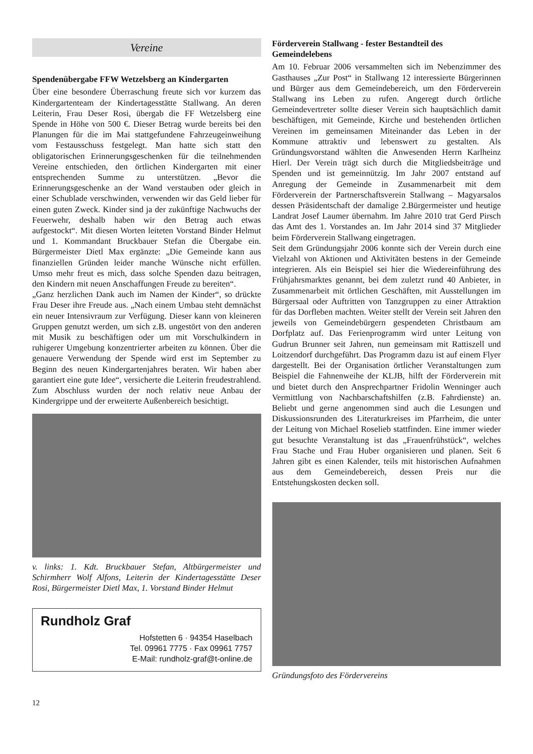Vereine
Spendenübergabe FFW Wetzelsberg an Kindergarten
Über eine besondere Überraschung freute sich vor kurzem das Kindergartenteam der Kindertagesstätte Stallwang. An deren Leiterin, Frau Deser Rosi, übergab die FF Wetzelsberg eine Spende in Höhe von 500 €. Dieser Betrag wurde bereits bei den Planungen für die im Mai stattgefundene Fahrzeugeinweihung vom Festausschuss festgelegt. Man hatte sich statt den obligatorischen Erinnerungsgeschenken für die teilnehmenden Vereine entschieden, den örtlichen Kindergarten mit einer entsprechenden Summe zu unterstützen. „Bevor die Erinnerungsgeschenke an der Wand verstauben oder gleich in einer Schublade verschwinden, verwenden wir das Geld lieber für einen guten Zweck. Kinder sind ja der zukünftige Nachwuchs der Feuerwehr, deshalb haben wir den Betrag auch etwas aufgestockt“. Mit diesen Worten leiteten Vorstand Binder Helmut und 1. Kommandant Bruckbauer Stefan die Übergabe ein. Bürgermeister Dietl Max ergänzte: „Die Gemeinde kann aus finanziellen Gründen leider manche Wünsche nicht erfüllen. Umso mehr freut es mich, dass solche Spenden dazu beitragen, den Kindern mit neuen Anschaffungen Freude zu bereiten“.
„Ganz herzlichen Dank auch im Namen der Kinder“, so drückte Frau Deser ihre Freude aus. „Nach einem Umbau steht demnächst ein neuer Intensivraum zur Verfügung. Dieser kann von kleineren Gruppen genutzt werden, um sich z.B. ungestört von den anderen mit Musik zu beschäftigen oder um mit Vorschulkindern in ruhigerer Umgebung konzentrierter arbeiten zu können. Über die genauere Verwendung der Spende wird erst im September zu Beginn des neuen Kindergartenjahres beraten. Wir haben aber garantiert eine gute Idee“, versicherte die Leiterin freudestrahlend. Zum Abschluss wurden der noch relativ neue Anbau der Kindergrippe und der erweiterte Außenbereich besichtigt.
v. links: 1. Kdt. Bruckbauer Stefan, Altbürgermeister und Schirmherr Wolf Alfons, Leiterin der Kindertagesstätte Deser Rosi, Bürgermeister Dietl Max, 1. Vorstand Binder Helmut
Rundholz Graf
Hofstetten 6 · 94354 Haselbach
Tel. 09961 7775 · Fax 09961 7757
E-Mail: rundholz-graf@t-online.de
Förderverein Stallwang - fester Bestandteil des Gemeindelebens
Am 10. Februar 2006 versammelten sich im Nebenzimmer des Gasthauses „Zur Post“ in Stallwang 12 interessierte Bürgerinnen und Bürger aus dem Gemeindebereich, um den Förderverein Stallwang ins Leben zu rufen. Angeregt durch örtliche Gemeindevertreter sollte dieser Verein sich hauptsächlich damit beschäftigen, mit Gemeinde, Kirche und bestehenden örtlichen Vereinen im gemeinsamen Miteinander das Leben in der Kommune attraktiv und lebenswert zu gestalten. Als Gründungsvorstand wählten die Anwesenden Herrn Karlheinz Hierl. Der Verein trägt sich durch die Mitgliedsbeiträge und Spenden und ist gemeinnützig. Im Jahr 2007 entstand auf Anregung der Gemeinde in Zusammenarbeit mit dem Förderverein der Partnerschaftsverein Stallwang – Magyarsalos dessen Präsidentschaft der damalige 2.Bürgermeister und heutige Landrat Josef Laumer übernahm. Im Jahre 2010 trat Gerd Pirsch das Amt des 1. Vorstandes an. Im Jahr 2014 sind 37 Mitglieder beim Förderverein Stallwang eingetragen.
Seit dem Gründungsjahr 2006 konnte sich der Verein durch eine Vielzahl von Aktionen und Aktivitäten bestens in der Gemeinde integrieren. Als ein Beispiel sei hier die Wiedereinführung des Frühjahrsmarktes genannt, bei dem zuletzt rund 40 Anbieter, in Zusammenarbeit mit örtlichen Geschäften, mit Ausstellungen im Bürgersaal oder Auftritten von Tanzgruppen zu einer Attraktion für das Dorfleben machten. Weiter stellt der Verein seit Jahren den jeweils von Gemeindebürgern gespendeten Christbaum am Dorfplatz auf. Das Ferienprogramm wird unter Leitung von Gudrun Brunner seit Jahren, nun gemeinsam mit Rattiszell und Loitzendorf durchgeführt. Das Programm dazu ist auf einem Flyer dargestellt. Bei der Organisation örtlicher Veranstaltungen zum Beispiel die Fahnenweihe der KLJB, hilft der Förderverein mit und bietet durch den Ansprechpartner Fridolin Wenninger auch Vermittlung von Nachbarschaftshilfen (z.B. Fahrdienste) an. Beliebt und gerne angenommen sind auch die Lesungen und Diskussionsrunden des Literaturkreises im Pfarrheim, die unter der Leitung von Michael Roselieb stattfinden. Eine immer wieder gut besuchte Veranstaltung ist das „Frauenfrühstück“, welches Frau Stache und Frau Huber organisieren und planen. Seit 6 Jahren gibt es einen Kalender, teils mit historischen Aufnahmen aus dem Gemeindebereich, dessen Preis nur die Entstehungskosten decken soll.
Gründungsfoto des Fördervereins
12